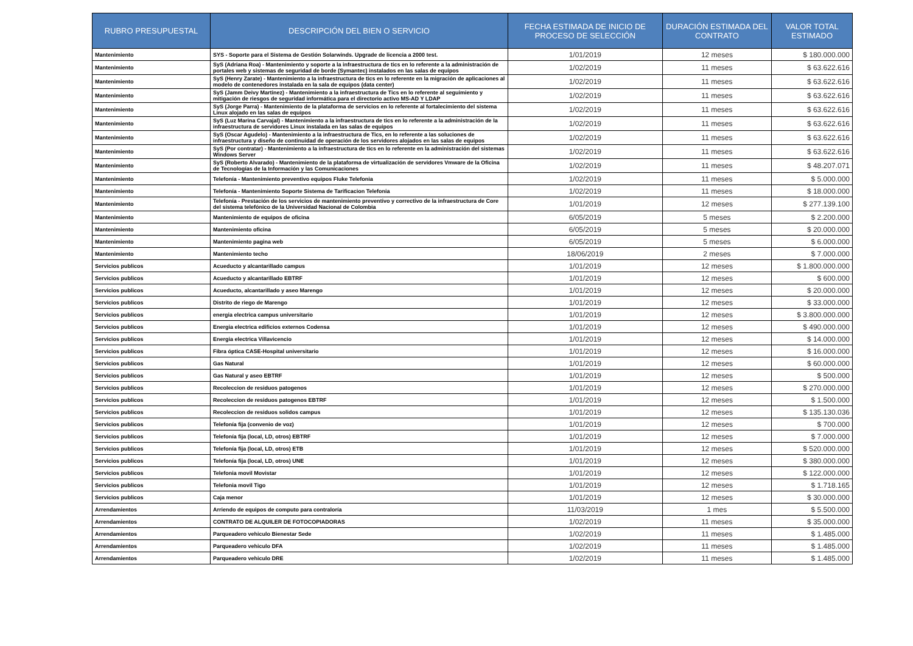| RUBRO PRESUPUESTAL | DESCRIPCIÓN DEL BIEN O SERVICIO | FECHA ESTIMADA DE INICIO DE PROCESO DE SELECCIÓN | DURACIÓN ESTIMADA DEL CONTRATO | VALOR TOTAL ESTIMADO |
| --- | --- | --- | --- | --- |
| Mantenimiento | SYS - Soporte para el Sistema de Gestión Solarwinds. Upgrade de licencia a 2000 test. | 1/01/2019 | 12 meses | $ 180.000.000 |
| Mantenimiento | SyS (Adriana Roa) - Mantenimiento y soporte a la infraestructura de tics en lo referente a la administración de portales web y sistemas de seguridad de borde (Symantec) instalados en las salas de equipos | 1/02/2019 | 11 meses | $ 63.622.616 |
| Mantenimiento | SyS (Henry Zarate) - Mantenimiento a la infraestructura de tics en lo referente en la migración de aplicaciones al modelo de contenedores instalada en la sala de equipos (data center) | 1/02/2019 | 11 meses | $ 63.622.616 |
| Mantenimiento | SyS (Jamm Deivy Martinez) - Mantenimiento a la infraestructura de Tics en lo referente al seguimiento y mitigación de riesgos de seguridad informática para el directorio activo MS-AD Y LDAP | 1/02/2019 | 11 meses | $ 63.622.616 |
| Mantenimiento | SyS (Jorge Parra) - Mantenimiento de la plataforma de servicios en lo referente al fortalecimiento del sistema Linux alojado en las salas de equipos | 1/02/2019 | 11 meses | $ 63.622.616 |
| Mantenimiento | SyS (Luz Marina Carvajal) - Mantenimiento a la infraestructura de tics en lo referente a la administración de la infraestructura de servidores Linux instalada en las salas de equipos | 1/02/2019 | 11 meses | $ 63.622.616 |
| Mantenimiento | SyS (Oscar Agudelo) - Mantenimiento a la infraestructura de Tics, en lo referente a las soluciones de infraestructura y diseño de continuidad de operación de los servidores alojados en las salas de equipos | 1/02/2019 | 11 meses | $ 63.622.616 |
| Mantenimiento | SyS (Por contratar) - Mantenimiento a la infraestructura de tics en lo referente en la administración del sistemas Windows Server | 1/02/2019 | 11 meses | $ 63.622.616 |
| Mantenimiento | SyS (Roberto Alvarado) - Mantenimiento de la plataforma de virtualización de servidores Vmware de la Oficina de Tecnologías de la Información y las Comunicaciones | 1/02/2019 | 11 meses | $ 48.207.071 |
| Mantenimiento | Telefonía - Mantenimiento preventivo equipos Fluke Telefonia | 1/02/2019 | 11 meses | $ 5.000.000 |
| Mantenimiento | Telefonía - Mantenimiento Soporte Sistema de Tarificacion Telefonia | 1/02/2019 | 11 meses | $ 18.000.000 |
| Mantenimiento | Telefonía - Prestación de los servicios de mantenimiento preventivo y correctivo de la infraestructura de Core del sistema telefónico de la Universidad Nacional de Colombia | 1/01/2019 | 12 meses | $ 277.139.100 |
| Mantenimiento | Mantenimiento de equipos de oficina | 6/05/2019 | 5 meses | $ 2.200.000 |
| Mantenimiento | Mantenimiento oficina | 6/05/2019 | 5 meses | $ 20.000.000 |
| Mantenimiento | Mantenimiento pagina web | 6/05/2019 | 5 meses | $ 6.000.000 |
| Mantenimiento | Mantenimiento techo | 18/06/2019 | 2 meses | $ 7.000.000 |
| Servicios publicos | Acueducto y alcantarillado campus | 1/01/2019 | 12 meses | $ 1.800.000.000 |
| Servicios publicos | Acueducto y alcantarillado EBTRF | 1/01/2019 | 12 meses | $ 600.000 |
| Servicios publicos | Acueducto, alcantarillado y aseo Marengo | 1/01/2019 | 12 meses | $ 20.000.000 |
| Servicios publicos | Distrito de riego de Marengo | 1/01/2019 | 12 meses | $ 33.000.000 |
| Servicios publicos | energia electrica campus universitario | 1/01/2019 | 12 meses | $ 3.800.000.000 |
| Servicios publicos | Energia electrica edificios externos Codensa | 1/01/2019 | 12 meses | $ 490.000.000 |
| Servicios publicos | Energia electrica Villavicencio | 1/01/2019 | 12 meses | $ 14.000.000 |
| Servicios publicos | Fibra óptica CASE-Hospital universitario | 1/01/2019 | 12 meses | $ 16.000.000 |
| Servicios publicos | Gas Natural | 1/01/2019 | 12 meses | $ 60.000.000 |
| Servicios publicos | Gas Natural y aseo EBTRF | 1/01/2019 | 12 meses | $ 500.000 |
| Servicios publicos | Recoleccion de residuos patogenos | 1/01/2019 | 12 meses | $ 270.000.000 |
| Servicios publicos | Recoleccion de residuos patogenos EBTRF | 1/01/2019 | 12 meses | $ 1.500.000 |
| Servicios publicos | Recoleccion de residuos solidos campus | 1/01/2019 | 12 meses | $ 135.130.036 |
| Servicios publicos | Telefonía fija (convenio de voz) | 1/01/2019 | 12 meses | $ 700.000 |
| Servicios publicos | Telefonía fija (local, LD, otros) EBTRF | 1/01/2019 | 12 meses | $ 7.000.000 |
| Servicios publicos | Telefonía fija (local, LD, otros) ETB | 1/01/2019 | 12 meses | $ 520.000.000 |
| Servicios publicos | Telefonía fija (local, LD, otros) UNE | 1/01/2019 | 12 meses | $ 380.000.000 |
| Servicios publicos | Telefonia movil Movistar | 1/01/2019 | 12 meses | $ 122.000.000 |
| Servicios publicos | Telefonia movil Tigo | 1/01/2019 | 12 meses | $ 1.718.165 |
| Servicios publicos | Caja menor | 1/01/2019 | 12 meses | $ 30.000.000 |
| Arrendamientos | Arriendo de equipos de computo para contraloría | 11/03/2019 | 1 mes | $ 5.500.000 |
| Arrendamientos | CONTRATO DE ALQUILER DE FOTOCOPIADORAS | 1/02/2019 | 11 meses | $ 35.000.000 |
| Arrendamientos | Parqueadero vehiculo Bienestar Sede | 1/02/2019 | 11 meses | $ 1.485.000 |
| Arrendamientos | Parqueadero vehiculo DFA | 1/02/2019 | 11 meses | $ 1.485.000 |
| Arrendamientos | Parqueadero vehiculo DRE | 1/02/2019 | 11 meses | $ 1.485.000 |